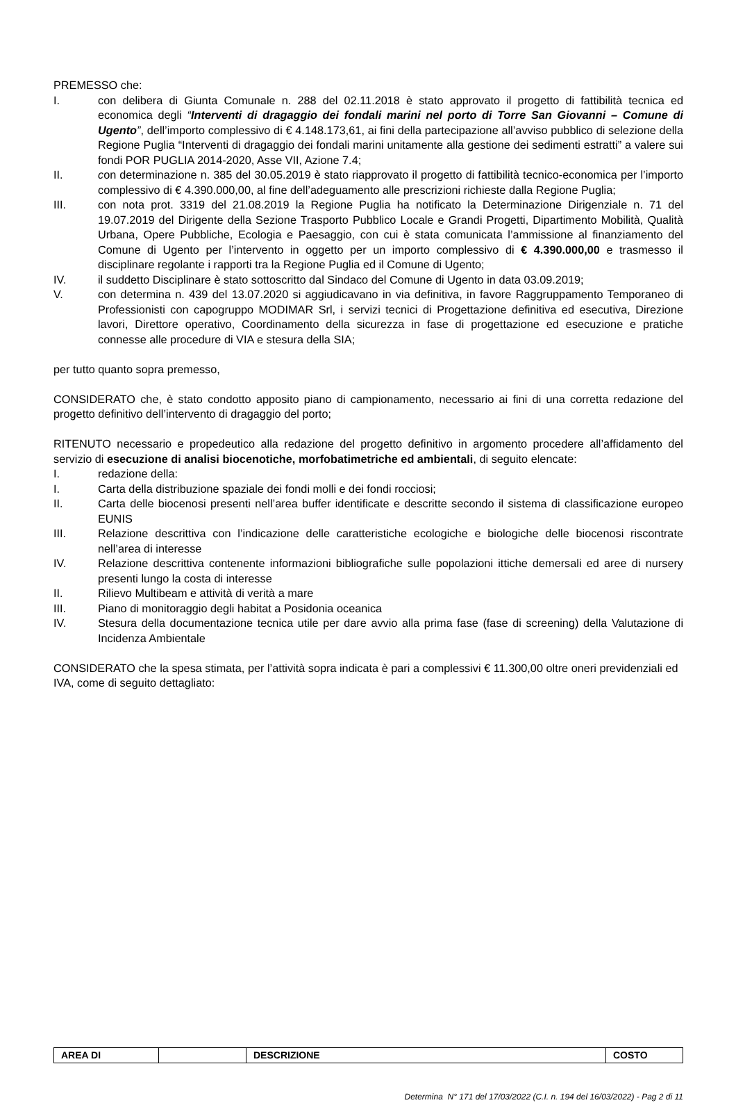PREMESSO che:
I. con delibera di Giunta Comunale n. 288 del 02.11.2018 è stato approvato il progetto di fattibilità tecnica ed economica degli “Interventi di dragaggio dei fondali marini nel porto di Torre San Giovanni – Comune di Ugento”, dell’importo complessivo di € 4.148.173,61, ai fini della partecipazione all’avviso pubblico di selezione della Regione Puglia “Interventi di dragaggio dei fondali marini unitamente alla gestione dei sedimenti estratti” a valere sui fondi POR PUGLIA 2014-2020, Asse VII, Azione 7.4;
II. con determinazione n. 385 del 30.05.2019 è stato riapprovato il progetto di fattibilità tecnico-economica per l’importo complessivo di € 4.390.000,00, al fine dell’adeguamento alle prescrizioni richieste dalla Regione Puglia;
III. con nota prot. 3319 del 21.08.2019 la Regione Puglia ha notificato la Determinazione Dirigenziale n. 71 del 19.07.2019 del Dirigente della Sezione Trasporto Pubblico Locale e Grandi Progetti, Dipartimento Mobilità, Qualità Urbana, Opere Pubbliche, Ecologia e Paesaggio, con cui è stata comunicata l’ammissione al finanziamento del Comune di Ugento per l’intervento in oggetto per un importo complessivo di € 4.390.000,00 e trasmesso il disciplinare regolante i rapporti tra la Regione Puglia ed il Comune di Ugento;
IV. il suddetto Disciplinare è stato sottoscritto dal Sindaco del Comune di Ugento in data 03.09.2019;
V. con determina n. 439 del 13.07.2020 si aggiudicavano in via definitiva, in favore Raggruppamento Temporaneo di Professionisti con capogruppo MODIMAR Srl, i servizi tecnici di Progettazione definitiva ed esecutiva, Direzione lavori, Direttore operativo, Coordinamento della sicurezza in fase di progettazione ed esecuzione e pratiche connesse alle procedure di VIA e stesura della SIA;
per tutto quanto sopra premesso,
CONSIDERATO che, è stato condotto apposito piano di campionamento, necessario ai fini di una corretta redazione del progetto definitivo dell’intervento di dragaggio del porto;
RITENUTO necessario e propedeutico alla redazione del progetto definitivo in argomento procedere all’affidamento del servizio di esecuzione di analisi biocenotiche, morfobatimetriche ed ambientali, di seguito elencate:
I. redazione della:
I. Carta della distribuzione spaziale dei fondi molli e dei fondi rocciosi;
II. Carta delle biocenosi presenti nell’area buffer identificate e descritte secondo il sistema di classificazione europeo EUNIS
III. Relazione descrittiva con l’indicazione delle caratteristiche ecologiche e biologiche delle biocenosi riscontrate nell’area di interesse
IV. Relazione descrittiva contenente informazioni bibliografiche sulle popolazioni ittiche demersali ed aree di nursery presenti lungo la costa di interesse
II. Rilievo Multibeam e attività di verità a mare
III. Piano di monitoraggio degli habitat a Posidonia oceanica
IV. Stesura della documentazione tecnica utile per dare avvio alla prima fase (fase di screening) della Valutazione di Incidenza Ambientale
CONSIDERATO che la spesa stimata, per l’attività sopra indicata è pari a complessivi € 11.300,00 oltre oneri previdenziali ed IVA, come di seguito dettagliato:
| AREA DI | | DESCRIZIONE | COSTO |
Determina N° 171 del 17/03/2022 (C.I. n. 194 del 16/03/2022) - Pag 2 di 11